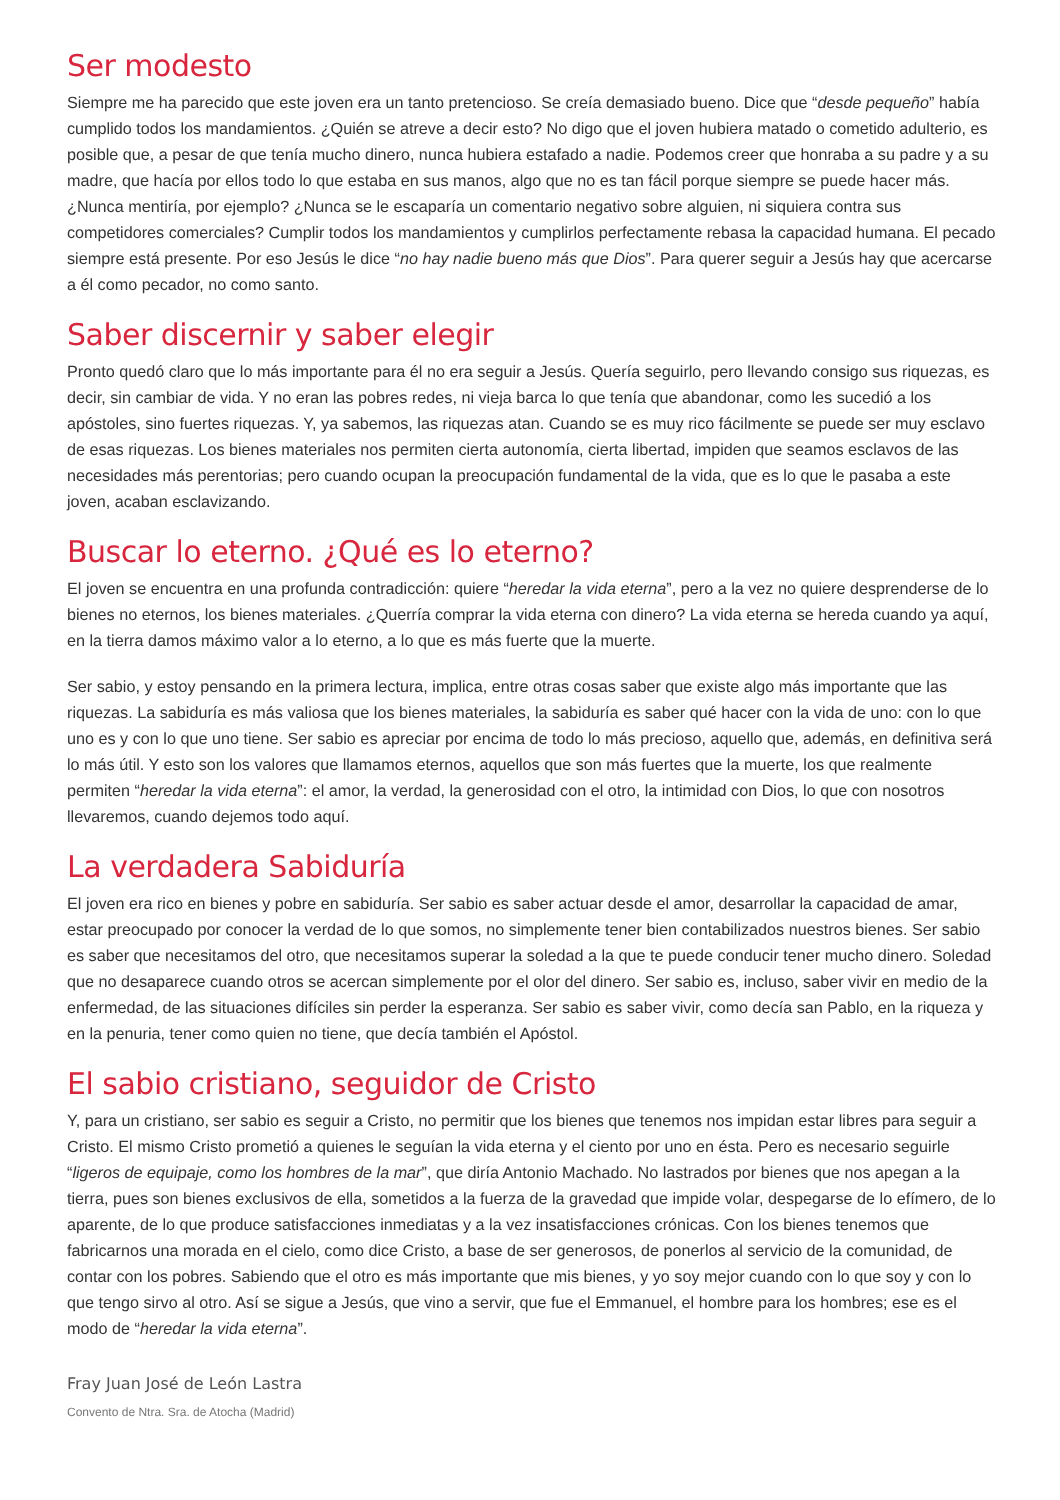Ser modesto
Siempre me ha parecido que este joven era un tanto pretencioso. Se creía demasiado bueno. Dice que “desde pequeño” había cumplido todos los mandamientos. ¿Quién se atreve a decir esto? No digo que el joven hubiera matado o cometido adulterio, es posible que, a pesar de que tenía mucho dinero, nunca hubiera estafado a nadie. Podemos creer que honraba a su padre y a su madre, que hacía por ellos todo lo que estaba en sus manos, algo que no es tan fácil porque siempre se puede hacer más. ¿Nunca mentiría, por ejemplo? ¿Nunca se le escaparía un comentario negativo sobre alguien, ni siquiera contra sus competidores comerciales? Cumplir todos los mandamientos y cumplirlos perfectamente rebasa la capacidad humana. El pecado siempre está presente. Por eso Jesús le dice “no hay nadie bueno más que Dios”. Para querer seguir a Jesús hay que acercarse a él como pecador, no como santo.
Saber discernir y saber elegir
Pronto quedó claro que lo más importante para él no era seguir a Jesús. Quería seguirlo, pero llevando consigo sus riquezas, es decir, sin cambiar de vida. Y no eran las pobres redes, ni vieja barca lo que tenía que abandonar, como les sucedió a los apóstoles, sino fuertes riquezas. Y, ya sabemos, las riquezas atan. Cuando se es muy rico fácilmente se puede ser muy esclavo de esas riquezas. Los bienes materiales nos permiten cierta autonomía, cierta libertad, impiden que seamos esclavos de las necesidades más perentorias; pero cuando ocupan la preocupación fundamental de la vida, que es lo que le pasaba a este joven, acaban esclavizando.
Buscar lo eterno. ¿Qué es lo eterno?
El joven se encuentra en una profunda contradicción: quiere “heredar la vida eterna”, pero a la vez no quiere desprenderse de lo bienes no eternos, los bienes materiales. ¿Querría comprar la vida eterna con dinero? La vida eterna se hereda cuando ya aquí, en la tierra damos máximo valor a lo eterno, a lo que es más fuerte que la muerte.
Ser sabio, y estoy pensando en la primera lectura, implica, entre otras cosas saber que existe algo más importante que las riquezas. La sabiduría es más valiosa que los bienes materiales, la sabiduría es saber qué hacer con la vida de uno: con lo que uno es y con lo que uno tiene. Ser sabio es apreciar por encima de todo lo más precioso, aquello que, además, en definitiva será lo más útil. Y esto son los valores que llamamos eternos, aquellos que son más fuertes que la muerte, los que realmente permiten “heredar la vida eterna”: el amor, la verdad, la generosidad con el otro, la intimidad con Dios, lo que con nosotros llevaremos, cuando dejemos todo aquí.
La verdadera Sabiduría
El joven era rico en bienes y pobre en sabiduría. Ser sabio es saber actuar desde el amor, desarrollar la capacidad de amar, estar preocupado por conocer la verdad de lo que somos, no simplemente tener bien contabilizados nuestros bienes. Ser sabio es saber que necesitamos del otro, que necesitamos superar la soledad a la que te puede conducir tener mucho dinero. Soledad que no desaparece cuando otros se acercan simplemente por el olor del dinero. Ser sabio es, incluso, saber vivir en medio de la enfermedad, de las situaciones difíciles sin perder la esperanza. Ser sabio es saber vivir, como decía san Pablo, en la riqueza y en la penuria, tener como quien no tiene, que decía también el Apóstol.
El sabio cristiano, seguidor de Cristo
Y, para un cristiano, ser sabio es seguir a Cristo, no permitir que los bienes que tenemos nos impidan estar libres para seguir a Cristo. El mismo Cristo prometió a quienes le seguían la vida eterna y el ciento por uno en ésta. Pero es necesario seguirle “ligeros de equipaje, como los hombres de la mar”, que diría Antonio Machado. No lastrados por bienes que nos apegan a la tierra, pues son bienes exclusivos de ella, sometidos a la fuerza de la gravedad que impide volar, despegarse de lo efímero, de lo aparente, de lo que produce satisfacciones inmediatas y a la vez insatisfacciones crónicas. Con los bienes tenemos que fabricarnos una morada en el cielo, como dice Cristo, a base de ser generosos, de ponerlos al servicio de la comunidad, de contar con los pobres. Sabiendo que el otro es más importante que mis bienes, y yo soy mejor cuando con lo que soy y con lo que tengo sirvo al otro. Así se sigue a Jesús, que vino a servir, que fue el Emmanuel, el hombre para los hombres; ese es el modo de “heredar la vida eterna”.
Fray Juan José de León Lastra
Convento de Ntra. Sra. de Atocha (Madrid)